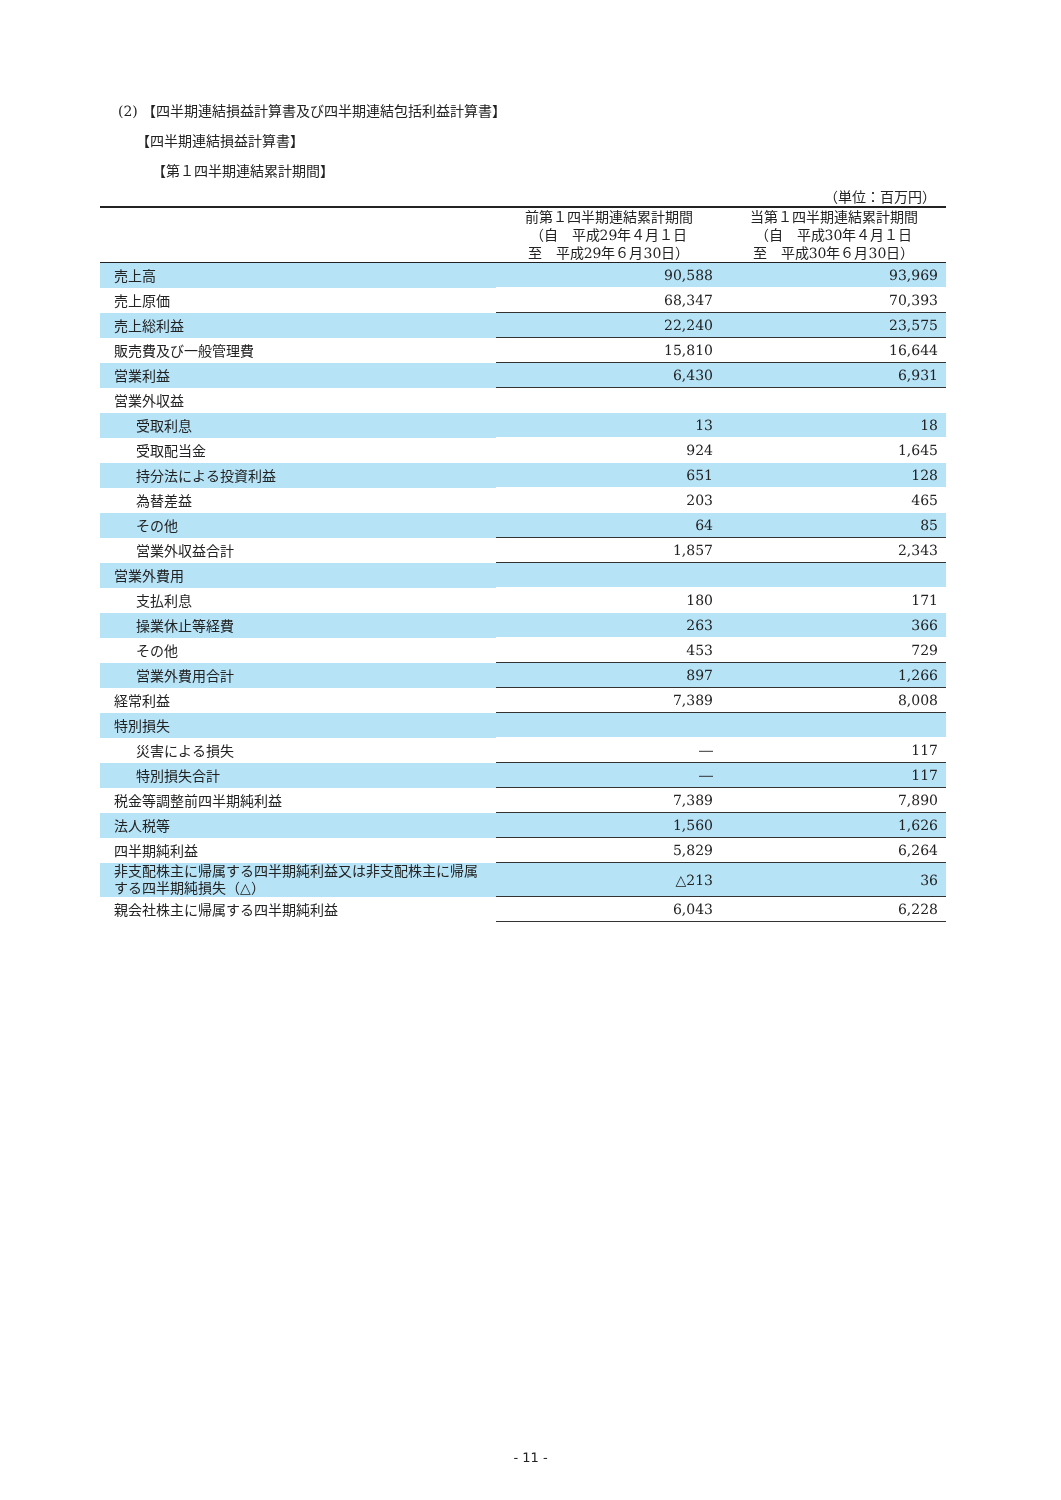(2) 【四半期連結損益計算書及び四半期連結包括利益計算書】
【四半期連結損益計算書】
【第１四半期連結累計期間】
（単位：百万円）
| | 前第１四半期連結累計期間 （自 平成29年４月１日 至 平成29年６月30日） | 当第１四半期連結累計期間 （自 平成30年４月１日 至 平成30年６月30日） |
| --- | --- | --- |
| 売上高 | 90,588 | 93,969 |
| 売上原価 | 68,347 | 70,393 |
| 売上総利益 | 22,240 | 23,575 |
| 販売費及び一般管理費 | 15,810 | 16,644 |
| 営業利益 | 6,430 | 6,931 |
| 営業外収益 | | |
| 受取利息 | 13 | 18 |
| 受取配当金 | 924 | 1,645 |
| 持分法による投資利益 | 651 | 128 |
| 為替差益 | 203 | 465 |
| その他 | 64 | 85 |
| 営業外収益合計 | 1,857 | 2,343 |
| 営業外費用 | | |
| 支払利息 | 180 | 171 |
| 操業休止等経費 | 263 | 366 |
| その他 | 453 | 729 |
| 営業外費用合計 | 897 | 1,266 |
| 経常利益 | 7,389 | 8,008 |
| 特別損失 | | |
| 災害による損失 | ― | 117 |
| 特別損失合計 | ― | 117 |
| 税金等調整前四半期純利益 | 7,389 | 7,890 |
| 法人税等 | 1,560 | 1,626 |
| 四半期純利益 | 5,829 | 6,264 |
| 非支配株主に帰属する四半期純利益又は非支配株主に帰属する四半期純損失（△） | △213 | 36 |
| 親会社株主に帰属する四半期純利益 | 6,043 | 6,228 |
- 11 -